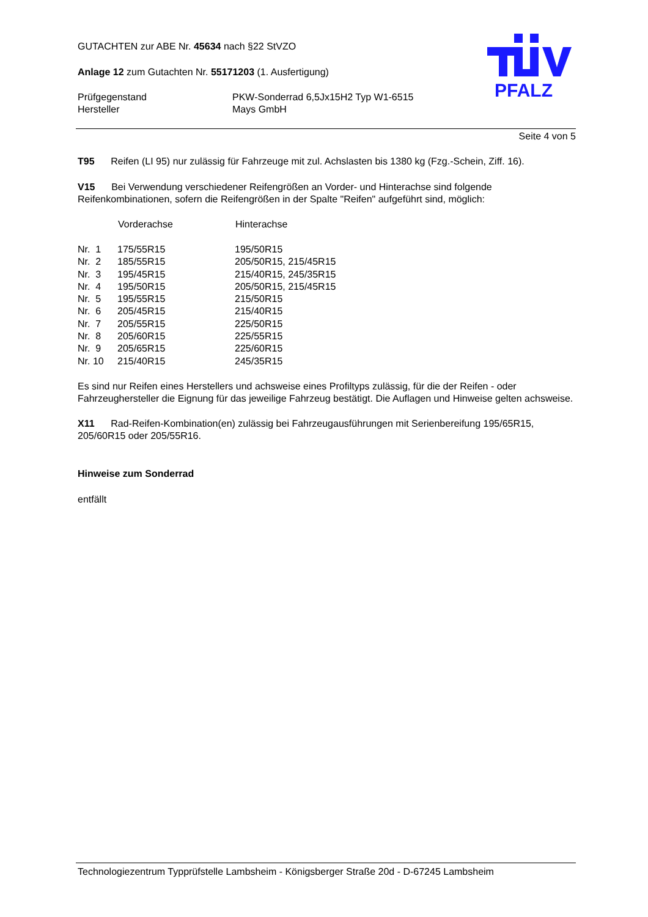PFALZ
GUTACHTEN zur ABE Nr. 45634 nach §22 StVZO
Anlage 12 zum Gutachten Nr. 55171203 (1. Ausfertigung)
| Prüfgegenstand | PKW-Sonderrad 6,5Jx15H2 Typ W1-6515 |
| Hersteller | Mays GmbH |
Seite 4 von 5
T95 Reifen (LI 95) nur zulässig für Fahrzeuge mit zul. Achslasten bis 1380 kg (Fzg.-Schein, Ziff. 16).
V15 Bei Verwendung verschiedener Reifengrößen an Vorder- und Hinterachse sind folgende Reifenkombinationen, sofern die Reifengrößen in der Spalte "Reifen" aufgeführt sind, möglich:
| | Vorderachse | Hinterachse |
| --- | --- | --- |
| Nr. 1 | 175/55R15 | 195/50R15 |
| Nr. 2 | 185/55R15 | 205/50R15, 215/45R15 |
| Nr. 3 | 195/45R15 | 215/40R15, 245/35R15 |
| Nr. 4 | 195/50R15 | 205/50R15, 215/45R15 |
| Nr. 5 | 195/55R15 | 215/50R15 |
| Nr. 6 | 205/45R15 | 215/40R15 |
| Nr. 7 | 205/55R15 | 225/50R15 |
| Nr. 8 | 205/60R15 | 225/55R15 |
| Nr. 9 | 205/65R15 | 225/60R15 |
| Nr. 10 | 215/40R15 | 245/35R15 |
Es sind nur Reifen eines Herstellers und achsweise eines Profiltyps zulässig, für die der Reifen - oder Fahrzeughersteller die Eignung für das jeweilige Fahrzeug bestätigt. Die Auflagen und Hinweise gelten achsweise.
X11 Rad-Reifen-Kombination(en) zulässig bei Fahrzeugausführungen mit Serienbereifung 195/65R15, 205/60R15 oder 205/55R16.
Hinweise zum Sonderrad
entfällt
Technologiezentrum Typprüfstelle Lambsheim - Königsberger Straße 20d - D-67245 Lambsheim